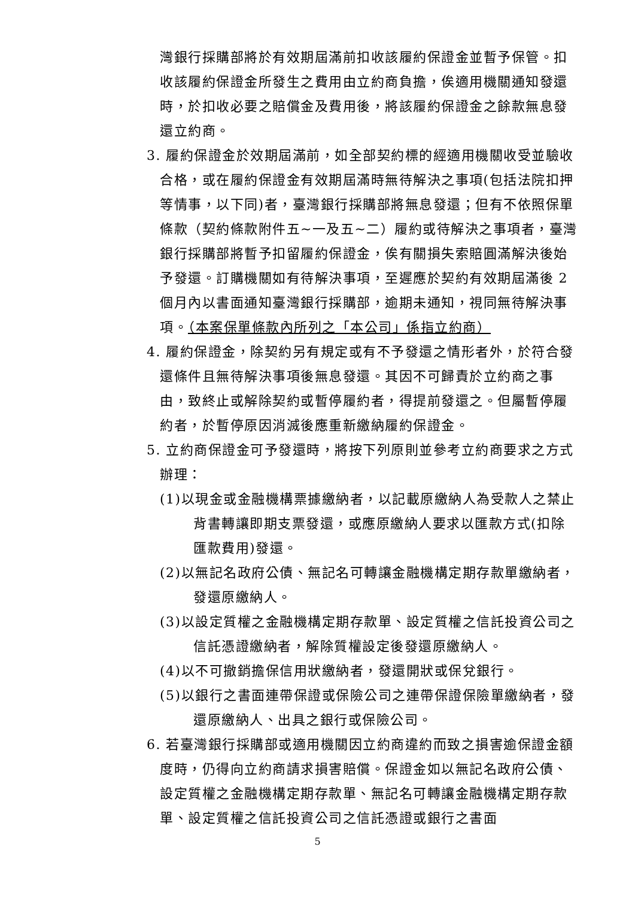灣銀行採購部將於有效期屆滿前扣收該履約保證金並暫予保管。扣收該履約保證金所發生之費用由立約商負擔，俟適用機關通知發還時，於扣收必要之賠償金及費用後，將該履約保證金之餘款無息發還立約商。
3. 履約保證金於效期屆滿前，如全部契約標的經適用機關收受並驗收合格，或在履約保證金有效期屆滿時無待解決之事項(包括法院扣押等情事，以下同)者，臺灣銀行採購部將無息發還；但有不依照保單條款（契約條款附件五~一及五~二）履約或待解決之事項者，臺灣銀行採購部將暫予扣留履約保證金，俟有關損失索賠圓滿解決後始予發還。訂購機關如有待解決事項，至遲應於契約有效期屆滿後 2 個月內以書面通知臺灣銀行採購部，逾期未通知，視同無待解決事項。（本案保單條款內所列之「本公司」係指立約商）
4. 履約保證金，除契約另有規定或有不予發還之情形者外，於符合發還條件且無待解決事項後無息發還。其因不可歸責於立約商之事由，致終止或解除契約或暫停履約者，得提前發還之。但屬暫停履約者，於暫停原因消滅後應重新繳納履約保證金。
5. 立約商保證金可予發還時，將按下列原則並參考立約商要求之方式辦理：
(1)以現金或金融機構票據繳納者，以記載原繳納人為受款人之禁止背書轉讓即期支票發還，或應原繳納人要求以匯款方式(扣除匯款費用)發還。
(2)以無記名政府公債、無記名可轉讓金融機構定期存款單繳納者，發還原繳納人。
(3)以設定質權之金融機構定期存款單、設定質權之信託投資公司之信託憑證繳納者，解除質權設定後發還原繳納人。
(4)以不可撤銷擔保信用狀繳納者，發還開狀或保兌銀行。
(5)以銀行之書面連帶保證或保險公司之連帶保證保險單繳納者，發還原繳納人、出具之銀行或保險公司。
6. 若臺灣銀行採購部或適用機關因立約商違約而致之損害逾保證金額度時，仍得向立約商請求損害賠償。保證金如以無記名政府公債、設定質權之金融機構定期存款單、無記名可轉讓金融機構定期存款單、設定質權之信託投資公司之信託憑證或銀行之書面
5